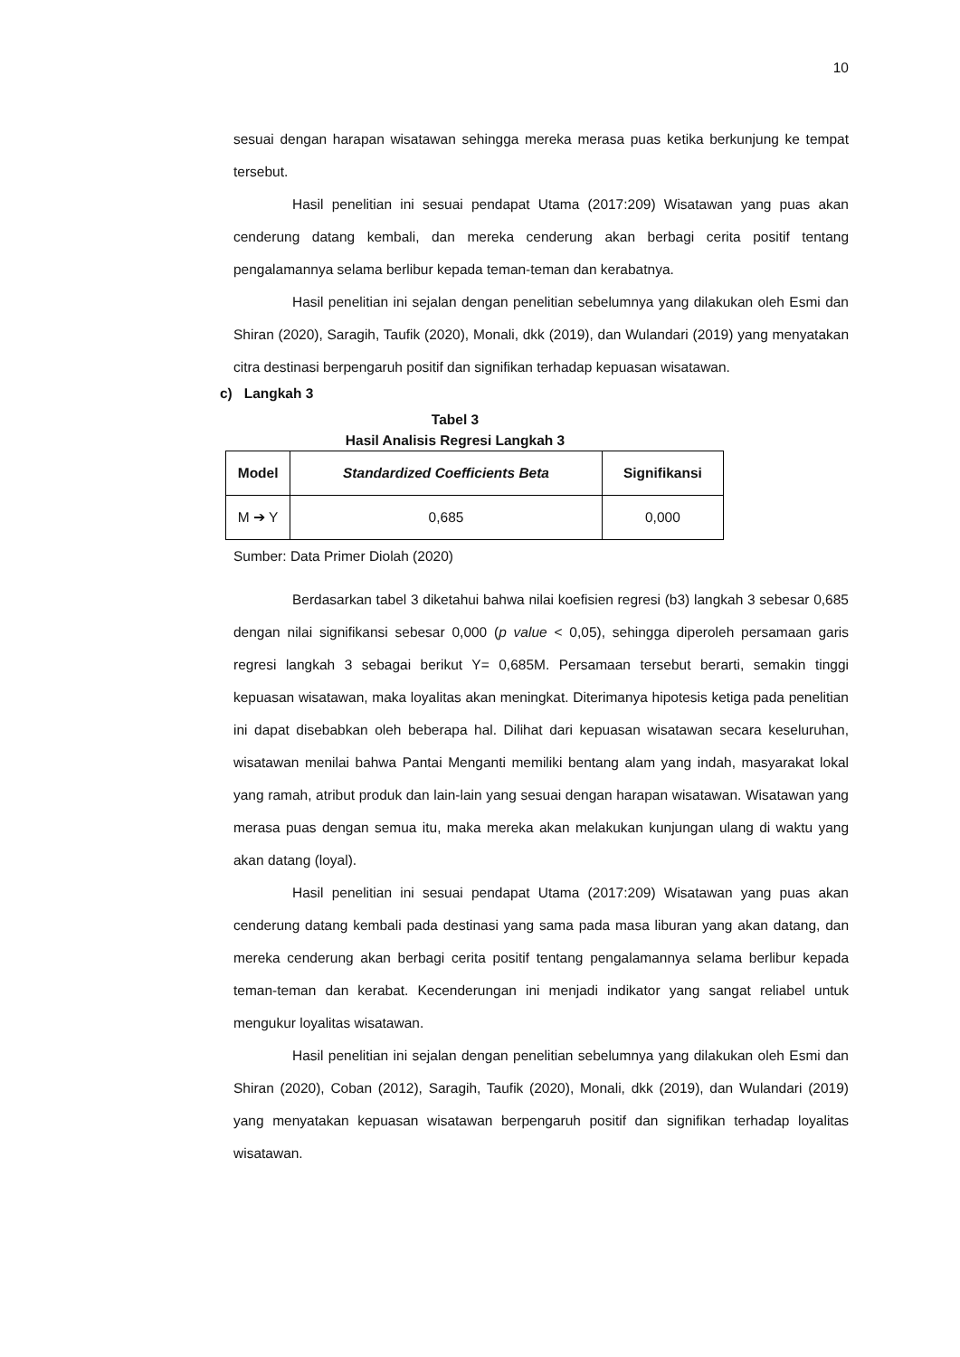10
sesuai dengan harapan wisatawan sehingga mereka merasa puas ketika berkunjung ke tempat tersebut.
Hasil penelitian ini sesuai pendapat Utama (2017:209) Wisatawan yang puas akan cenderung datang kembali, dan mereka cenderung akan berbagi cerita positif tentang pengalamannya selama berlibur kepada teman-teman dan kerabatnya.
Hasil penelitian ini sejalan dengan penelitian sebelumnya yang dilakukan oleh Esmi dan Shiran (2020), Saragih, Taufik (2020), Monali, dkk (2019), dan Wulandari (2019) yang menyatakan citra destinasi berpengaruh positif dan signifikan terhadap kepuasan wisatawan.
c) Langkah 3
Tabel 3
Hasil Analisis Regresi Langkah 3
| Model | Standardized Coefficients Beta | Signifikansi |
| --- | --- | --- |
| M ➔ Y | 0,685 | 0,000 |
Sumber: Data Primer Diolah (2020)
Berdasarkan tabel 3 diketahui bahwa nilai koefisien regresi (b3) langkah 3 sebesar 0,685 dengan nilai signifikansi sebesar 0,000 (p value < 0,05), sehingga diperoleh persamaan garis regresi langkah 3 sebagai berikut Y= 0,685M. Persamaan tersebut berarti, semakin tinggi kepuasan wisatawan, maka loyalitas akan meningkat. Diterimanya hipotesis ketiga pada penelitian ini dapat disebabkan oleh beberapa hal. Dilihat dari kepuasan wisatawan secara keseluruhan, wisatawan menilai bahwa Pantai Menganti memiliki bentang alam yang indah, masyarakat lokal yang ramah, atribut produk dan lain-lain yang sesuai dengan harapan wisatawan. Wisatawan yang merasa puas dengan semua itu, maka mereka akan melakukan kunjungan ulang di waktu yang akan datang (loyal).
Hasil penelitian ini sesuai pendapat Utama (2017:209) Wisatawan yang puas akan cenderung datang kembali pada destinasi yang sama pada masa liburan yang akan datang, dan mereka cenderung akan berbagi cerita positif tentang pengalamannya selama berlibur kepada teman-teman dan kerabat. Kecenderungan ini menjadi indikator yang sangat reliabel untuk mengukur loyalitas wisatawan.
Hasil penelitian ini sejalan dengan penelitian sebelumnya yang dilakukan oleh Esmi dan Shiran (2020), Coban (2012), Saragih, Taufik (2020), Monali, dkk (2019), dan Wulandari (2019) yang menyatakan kepuasan wisatawan berpengaruh positif dan signifikan terhadap loyalitas wisatawan.